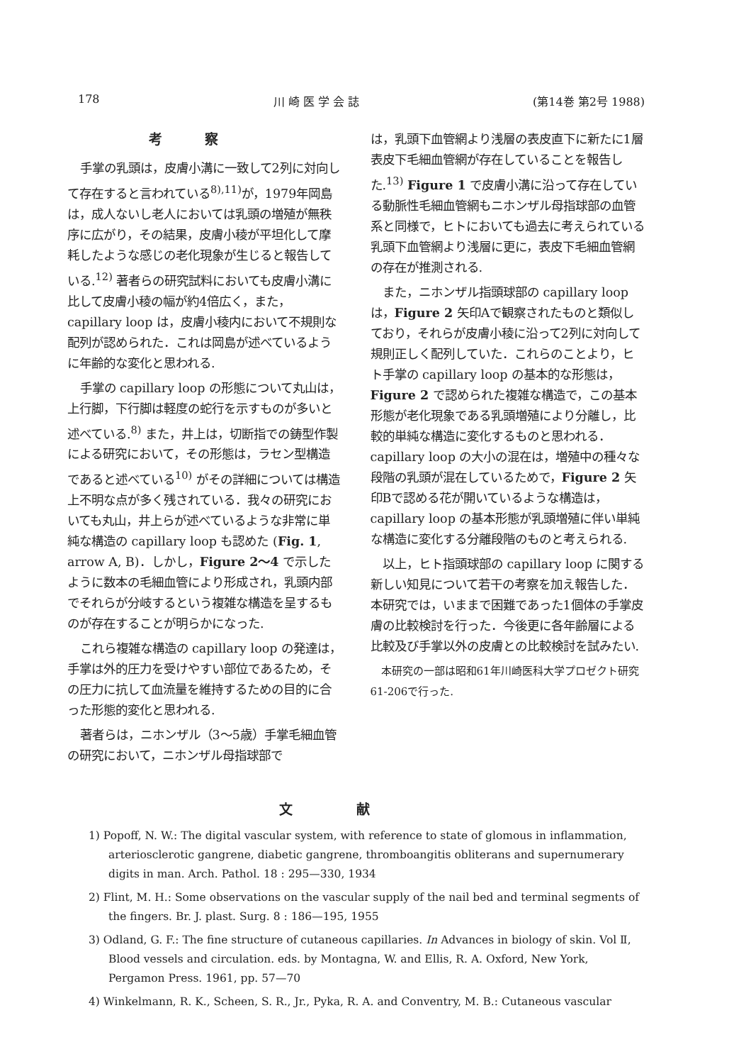178 川 崎 医 学 会 誌 (第14巻 第2号 1988)
考察
手掌の乳頭は，皮膚小溝に一致して2列に対向して存在すると言われている<sup>8),11)</sup>が，1979年岡島は，成人ないし老人においては乳頭の増殖が無秩序に広がり，その結果，皮膚小稜が平坦化して摩耗したような感じの老化現象が生じると報告している.<sup>12)</sup> 著者らの研究試料においても皮膚小溝に比して皮膚小稜の幅が約4倍広く，また，capillary loop は，皮膚小稜内において不規則な配列が認められた．これは岡島が述べているように年齢的な変化と思われる.
手掌の capillary loop の形態について丸山は，上行脚，下行脚は軽度の蛇行を示すものが多いと述べている.<sup>8)</sup> また，井上は，切断指での鋳型作製による研究において，その形態は，ラセン型構造であると述べている<sup>10)</sup> がその詳細については構造上不明な点が多く残されている．我々の研究においても丸山，井上らが述べているような非常に単純な構造の capillary loop も認めた (Fig. 1, arrow A, B)．しかし，Figure 2～4 で示したように数本の毛細血管により形成され，乳頭内部でそれらが分岐するという複雑な構造を呈するものが存在することが明らかになった.
これら複雑な構造の capillary loop の発達は，手掌は外的圧力を受けやすい部位であるため，その圧力に抗して血流量を維持するための目的に合った形態的変化と思われる.
著者らは，ニホンザル（3～5歳）手掌毛細血管の研究において，ニホンザル母指球部で
は，乳頭下血管網より浅層の表皮直下に新たに1層表皮下毛細血管網が存在していることを報告した.<sup>13)</sup> Figure 1 で皮膚小溝に沿って存在している動脈性毛細血管網もニホンザル母指球部の血管系と同様で，ヒトにおいても過去に考えられている乳頭下血管網より浅層に更に，表皮下毛細血管網の存在が推測される.
また，ニホンザル指頭球部の capillary loop は，Figure 2 矢印Aで観察されたものと類似しており，それらが皮膚小稜に沿って2列に対向して規則正しく配列していた．これらのことより，ヒト手掌の capillary loop の基本的な形態は，Figure 2 で認められた複雑な構造で，この基本形態が老化現象である乳頭増殖により分離し，比較的単純な構造に変化するものと思われる．capillary loop の大小の混在は，増殖中の種々な段階の乳頭が混在しているためで，Figure 2 矢印Bで認める花が開いているような構造は，capillary loop の基本形態が乳頭増殖に伴い単純な構造に変化する分離段階のものと考えられる.
以上，ヒト指頭球部の capillary loop に関する新しい知見について若干の考察を加え報告した．本研究では，いままで困難であった1個体の手掌皮膚の比較検討を行った．今後更に各年齢層による比較及び手掌以外の皮膚との比較検討を試みたい.
本研究の一部は昭和61年川崎医科大学プロゼクト研究61-206で行った.
文献
1) Popoff, N. W.: The digital vascular system, with reference to state of glomous in inflammation, arteriosclerotic gangrene, diabetic gangrene, thromboangitis obliterans and supernumerary digits in man. Arch. Pathol. 18 : 295—330, 1934
2) Flint, M. H.: Some observations on the vascular supply of the nail bed and terminal segments of the fingers. Br. J. plast. Surg. 8 : 186—195, 1955
3) Odland, G. F.: The fine structure of cutaneous capillaries. In Advances in biology of skin. Vol Ⅱ, Blood vessels and circulation. eds. by Montagna, W. and Ellis, R. A. Oxford, New York, Pergamon Press. 1961, pp. 57—70
4) Winkelmann, R. K., Scheen, S. R., Jr., Pyka, R. A. and Conventry, M. B.: Cutaneous vascular